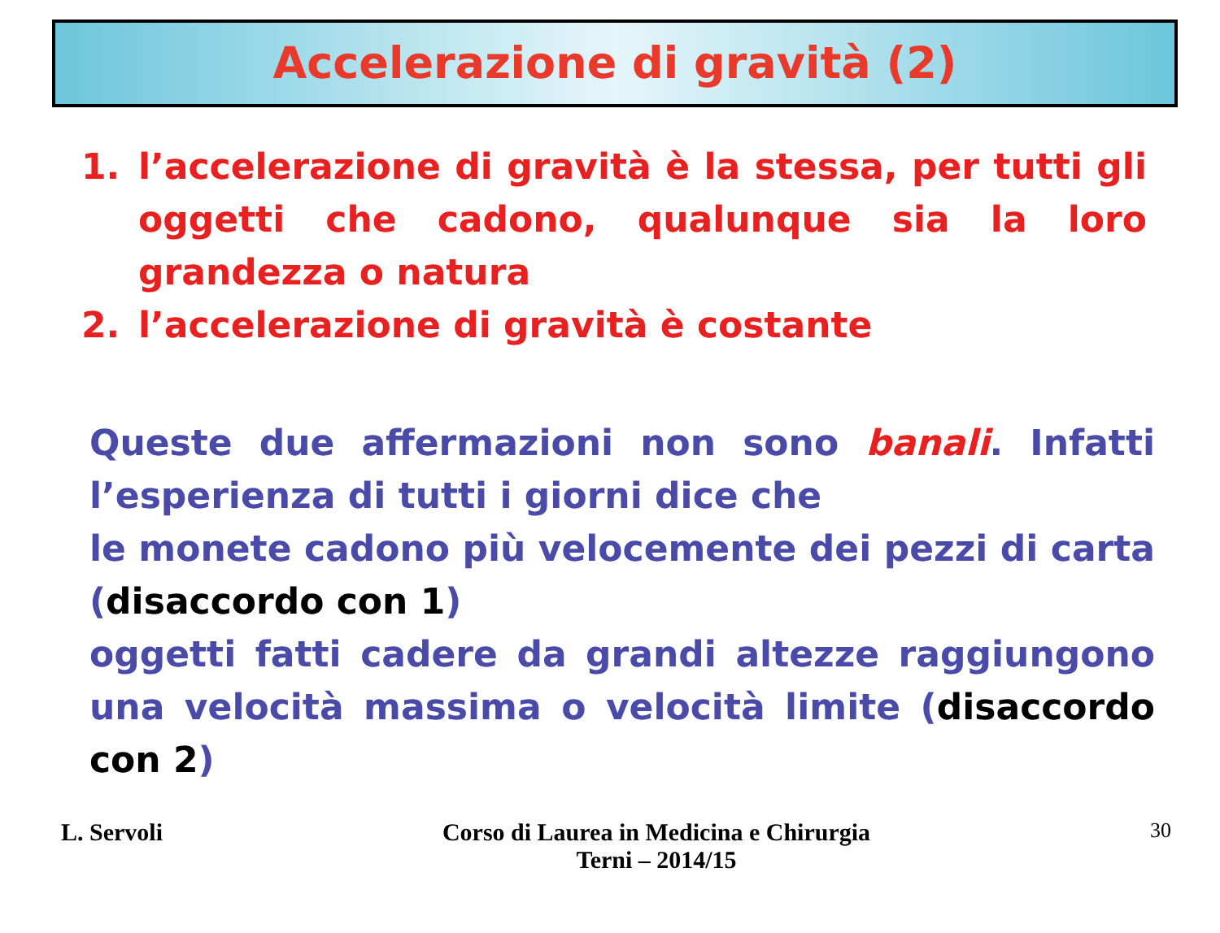Accelerazione di gravità (2)
1. l’accelerazione di gravità è la stessa, per tutti gli oggetti che cadono, qualunque sia la loro grandezza o natura
2. l’accelerazione di gravità è costante
Queste due affermazioni non sono banali. Infatti l’esperienza di tutti i giorni dice che
le monete cadono più velocemente dei pezzi di carta (disaccordo con 1)
oggetti fatti cadere da grandi altezze raggiungono una velocità massima o velocità limite (disaccordo con 2)
L. Servoli Corso di Laurea in Medicina e Chirurgia
Terni – 2014/15
30